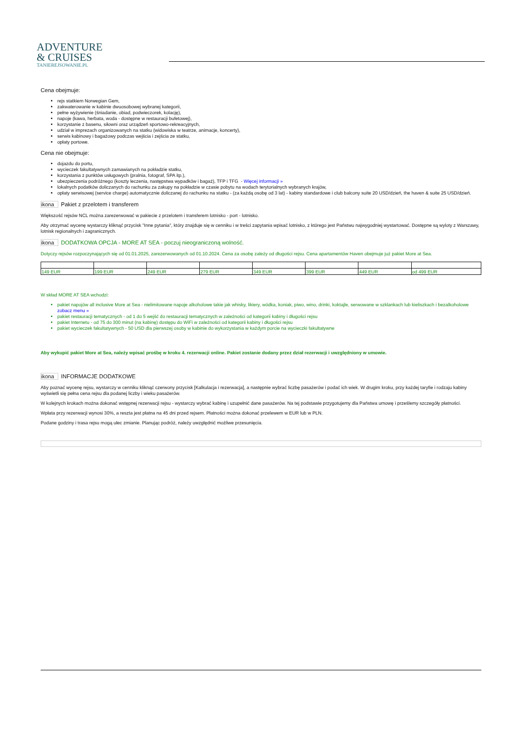ADVENTURE
& CRUISES
TANIEREJSOWANIE.PL
Cena obejmuje:
rejs statkiem Norwegian Gem,
zakwaterowanie w kabinie dwuosobowej wybranej kategorii,
pełne wyżywienie (śniadanie, obiad, podwieczorek, kolację),
napoje (kawa, herbata, woda - dostępne w restauracji bufetowej),
korzystanie z basenu, siłowni oraz urządzeń sportowo-rekreacyjnych,
udział w imprezach organizowanych na statku (widowiska w teatrze, animacje, koncerty),
serwis kabinowy i bagażowy podczas wejścia i zejścia ze statku,
opłaty portowe.
Cena nie obejmuje:
dojazdu do portu,
wycieczek fakultatywnych zamawianych na pokładzie statku,
korzystania z punktów usługowych (pralnia, fotograf, SPA itp.),
ubezpieczenia podróżnego (koszty leczenia, następstwa wypadków i bagaż), TFP i TFG - Więcej informacji »
lokalnych podatków doliczanych do rachunku za zakupy na pokładzie w czasie pobytu na wodach terytorialnych wybranych krajów,
opłaty serwisowej (service charge) automatycznie doliczanej do rachunku na statku - (za każdą osobę od 3 lat) - kabiny standardowe i club balcony suite 20 USD/dzień, the haven & suite 25 USD/dzień.
ikona Pakiet z przelotem i transferem
Większość rejsów NCL można zarezerwować w pakiecie z przelotem i transferem lotnisko - port - lotnisko.
Aby otrzymać wycenę wystarczy kliknąć przycisk "Inne pytania", który znajduje się w cenniku i w treści zapytania wpisać lotnisko, z którego jest Państwu najwygodniej wystartować. Dostępne są wyloty z Warszawy, lotnisk regionalnych i zagranicznych.
ikona DODATKOWA OPCJA - MORE AT SEA - poczuj nieograniczoną wolność.
Dotyczy rejsów rozpoczynających się od 01.01.2025, zarezerwowanych od 01.10.2024. Cena za osobę zależy od długości rejsu. Cena apartamentów Haven obejmuje już pakiet More at Sea.
| 149 EUR | 199 EUR | 249 EUR | 279 EUR | 349 EUR | 399 EUR | 449 EUR | od 499 EUR |
W skład MORE AT SEA wchodzi:
pakiet napojów all inclusive More at Sea - nielimitowane napoje alkoholowe takie jak whisky, likiery, wódka, koniak, piwo, wino, drinki, koktajle, serwowane w szklankach lub kieliszkach i bezalkoholowe zobacz menu »
pakiet restauracji tematycznych - od 1 do 5 wejść do restauracji tematycznych w zależności od kategorii kabiny i długości rejsu
pakiet Internetu - od 75 do 300 minut (na kabinę) dostępu do WiFi w zależności od kategorii kabiny i długości rejsu
pakiet wycieczek fakultatywnych - 50 USD dla pierwszej osoby w kabinie do wykorzystania w każdym porcie na wycieczki fakultatywne
Aby wykupić pakiet More at Sea, należy wpisać prośbę w kroku 4. rezerwacji online. Pakiet zostanie dodany przez dział rezerwacji i uwzględniony w umowie.
ikona INFORMACJE DODATKOWE
Aby poznać wycenę rejsu, wystarczy w cenniku kliknąć czerwony przycisk [Kalkulacja i rezerwacja], a następnie wybrać liczbę pasażerów i podać ich wiek. W drugim kroku, przy każdej taryfie i rodzaju kabiny wyświetli się pełna cena rejsu dla podanej liczby i wieku pasażerów.
W kolejnych krokach można dokonać wstępnej rezerwacji rejsu - wystarczy wybrać kabinę i uzupełnić dane pasażerów. Na tej podstawie przygotujemy dla Państwa umowę i prześlemy szczegóły płatności.
Wpłata przy rezerwacji wynosi 30%, a reszta jest płatna na 45 dni przed rejsem. Płatności można dokonać przelewem w EUR lub w PLN.
Podane godziny i trasa rejsu mogą ulec zmianie. Planując podróż, należy uwzględnić możliwe przesunięcia.